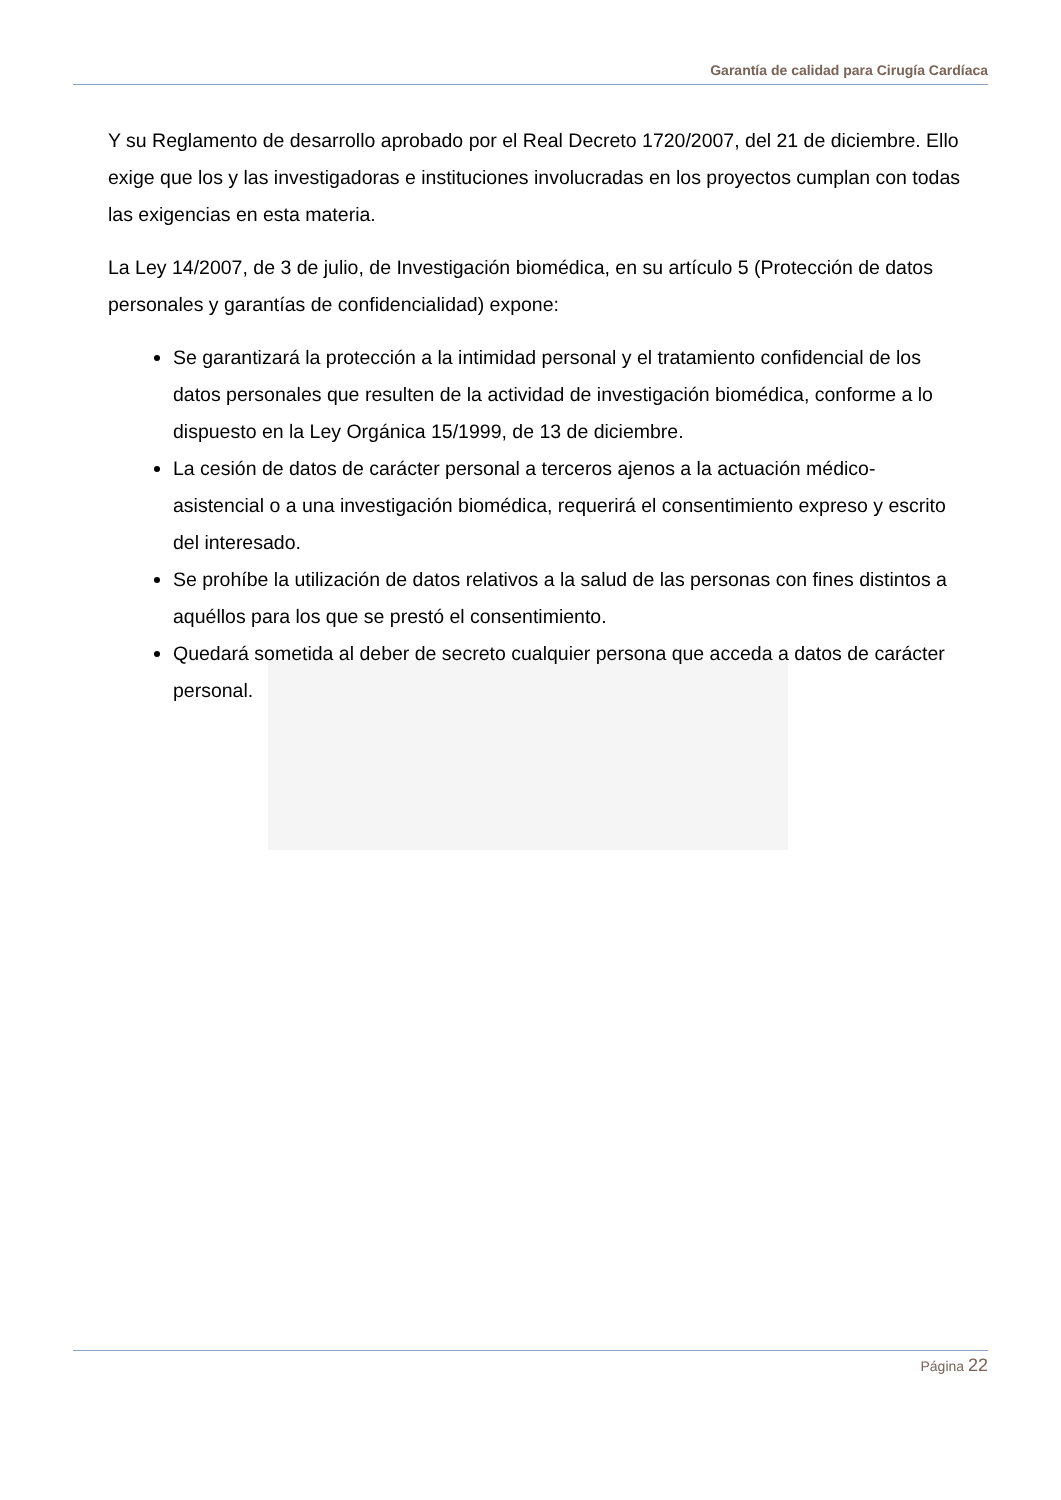Garantía de calidad para Cirugía Cardíaca
Y su Reglamento de desarrollo aprobado por el Real Decreto 1720/2007, del 21 de diciembre. Ello exige que los y las investigadoras e instituciones involucradas en los proyectos cumplan con todas las exigencias en esta materia.
La Ley 14/2007, de 3 de julio, de Investigación biomédica, en su artículo 5 (Protección de datos personales y garantías de confidencialidad) expone:
Se garantizará la protección a la intimidad personal y el tratamiento confidencial de los datos personales que resulten de la actividad de investigación biomédica, conforme a lo dispuesto en la Ley Orgánica 15/1999, de 13 de diciembre.
La cesión de datos de carácter personal a terceros ajenos a la actuación médico-asistencial o a una investigación biomédica, requerirá el consentimiento expreso y escrito del interesado.
Se prohíbe la utilización de datos relativos a la salud de las personas con fines distintos a aquéllos para los que se prestó el consentimiento.
Quedará sometida al deber de secreto cualquier persona que acceda a datos de carácter personal.
Página 22